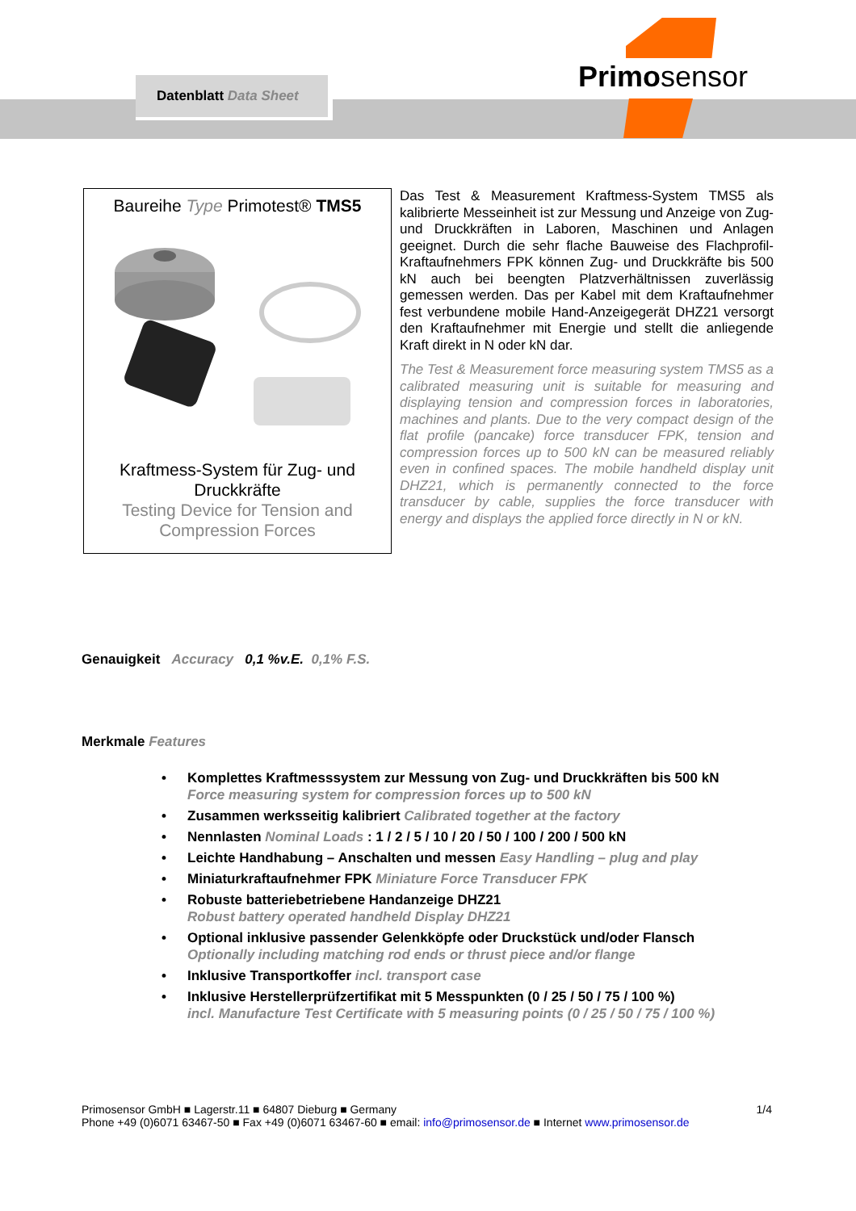Datenblatt Data Sheet
Primosensor
Baureihe Type Primotest® TMS5
Kraftmess-System für Zug- und Druckkräfte
Testing Device for Tension and Compression Forces
Das Test & Measurement Kraftmess-System TMS5 als kalibrierte Messeinheit ist zur Messung und Anzeige von Zug- und Druckkräften in Laboren, Maschinen und Anlagen geeignet. Durch die sehr flache Bauweise des Flachprofil-Kraftaufnehmers FPK können Zug- und Druckkräfte bis 500 kN auch bei beengten Platzverhältnissen zuverlässig gemessen werden. Das per Kabel mit dem Kraftaufnehmer fest verbundene mobile Hand-Anzeigegerät DHZ21 versorgt den Kraftaufnehmer mit Energie und stellt die anliegende Kraft direkt in N oder kN dar.
The Test & Measurement force measuring system TMS5 as a calibrated measuring unit is suitable for measuring and displaying tension and compression forces in laboratories, machines and plants. Due to the very compact design of the flat profile (pancake) force transducer FPK, tension and compression forces up to 500 kN can be measured reliably even in confined spaces. The mobile handheld display unit DHZ21, which is permanently connected to the force transducer by cable, supplies the force transducer with energy and displays the applied force directly in N or kN.
Genauigkeit Accuracy 0,1 %v.E. 0,1% F.S.
Merkmale Features
• Komplettes Kraftmesssystem zur Messung von Zug- und Druckkräften bis 500 kN
Force measuring system for compression forces up to 500 kN
• Zusammen werksseitig kalibriert Calibrated together at the factory
• Nennlasten Nominal Loads : 1 / 2 / 5 / 10 / 20 / 50 / 100 / 200 / 500 kN
• Leichte Handhabung – Anschalten und messen Easy Handling – plug and play
• Miniaturkraftaufnehmer FPK Miniature Force Transducer FPK
• Robuste batteriebetriebene Handanzeige DHZ21
Robust battery operated handheld Display DHZ21
• Optional inklusive passender Gelenkköpfe oder Druckstück und/oder Flansch
Optionally including matching rod ends or thrust piece and/or flange
• Inklusive Transportkoffer incl. transport case
• Inklusive Herstellerprüfzertifikat mit 5 Messpunkten (0 / 25 / 50 / 75 / 100 %)
incl. Manufacture Test Certificate with 5 measuring points (0 / 25 / 50 / 75 / 100 %)
1/4 Primosensor GmbH ■ Lagerstr.11 ■ 64807 Dieburg ■ Germany
Phone +49 (0)6071 63467-50 ■ Fax +49 (0)6071 63467-60 ■ email: info@primosensor.de ■ Internet www.primosensor.de